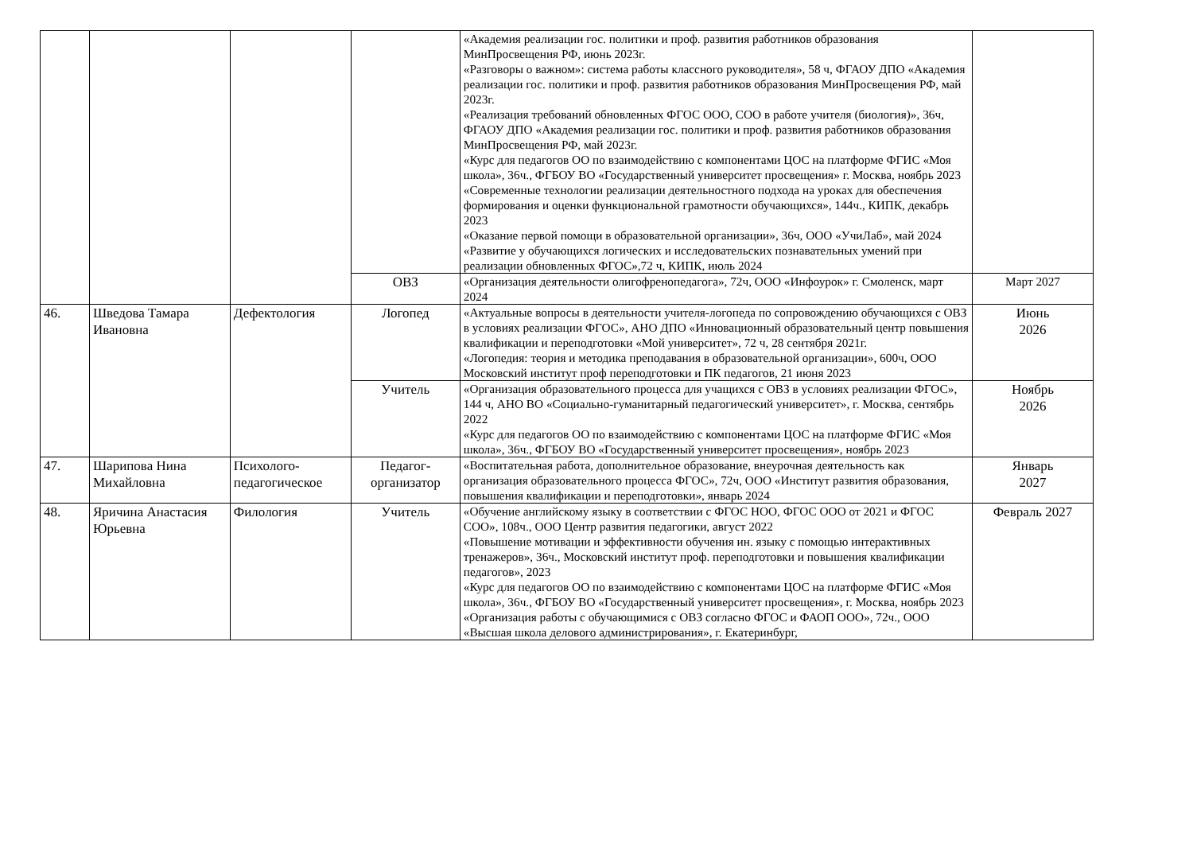| | | | | «Академия реализации гос. политики и проф. развития работников образования МинПросвещения РФ, июнь 2023г. «Разговоры о важном»: система работы классного руководителя», 58 ч, ФГАОУ ДПО «Академия реализации гос. политики и проф. развития работников образования МинПросвещения РФ, май 2023г. «Реализация требований обновленных ФГОС ООО, СОО в работе учителя (биология)», 36ч, ФГАОУ ДПО «Академия реализации гос. политики и проф. развития работников образования МинПросвещения РФ, май 2023г. «Курс для педагогов ОО по взаимодействию с компонентами ЦОС на платформе ФГИС «Моя школа», 36ч., ФГБОУ ВО «Государственный университет просвещения» г. Москва, ноябрь 2023 «Современные технологии реализации деятельностного подхода на уроках для обеспечения формирования и оценки функциональной грамотности обучающихся», 144ч., КИПК, декабрь 2023 «Оказание первой помощи в образовательной организации», 36ч, ООО «УчиЛаб», май 2024 «Развитие у обучающихся логических и исследовательских познавательных умений при реализации обновленных ФГОС»,72 ч, КИПК, июль 2024 | |
| | | | ОВЗ | «Организация деятельности олигофренопедагога», 72ч, ООО «Инфоурок» г. Смоленск, март 2024 | Март 2027 |
| 46. | Шведова Тамара Ивановна | Дефектология | Логопед | «Актуальные вопросы в деятельности учителя-логопеда по сопровождению обучающихся с ОВЗ в условиях реализации ФГОС», АНО ДПО «Инновационный образовательный центр повышения квалификации и переподготовки «Мой университет», 72 ч, 28 сентября 2021г. «Логопедия: теория и методика преподавания в образовательной организации», 600ч, ООО Московский институт проф переподготовки и ПК педагогов, 21 июня 2023 | Июнь 2026 |
| | | | Учитель | «Организация образовательного процесса для учащихся с ОВЗ в условиях реализации ФГОС», 144 ч, АНО ВО «Социально-гуманитарный педагогический университет», г. Москва, сентябрь 2022 «Курс для педагогов ОО по взаимодействию с компонентами ЦОС на платформе ФГИС «Моя школа», 36ч., ФГБОУ ВО «Государственный университет просвещения», ноябрь 2023 | Ноябрь 2026 |
| 47. | Шарипова Нина Михайловна | Психолого-педагогическое | Педагог-организатор | «Воспитательная работа, дополнительное образование, внеурочная деятельность как организация образовательного процесса ФГОС», 72ч, ООО «Институт развития образования, повышения квалификации и переподготовки», январь 2024 | Январь 2027 |
| 48. | Яричина Анастасия Юрьевна | Филология | Учитель | «Обучение английскому языку в соответствии с ФГОС НОО, ФГОС ООО от 2021 и ФГОС СОО», 108ч., ООО Центр развития педагогики, август 2022 «Повышение мотивации и эффективности обучения ин. языку с помощью интерактивных тренажеров», 36ч., Московский институт проф. переподготовки и повышения квалификации педагогов», 2023 «Курс для педагогов ОО по взаимодействию с компонентами ЦОС на платформе ФГИС «Моя школа», 36ч., ФГБОУ ВО «Государственный университет просвещения», г. Москва, ноябрь 2023 «Организация работы с обучающимися с ОВЗ согласно ФГОС и ФАОП ООО», 72ч., ООО «Высшая школа делового администрирования», г. Екатеринбург, | Февраль 2027 |